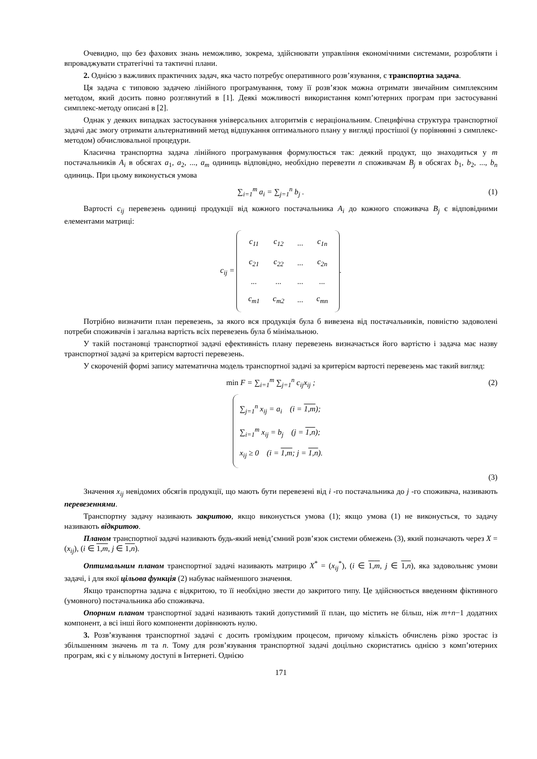Очевидно, що без фахових знань неможливо, зокрема, здійснювати управління економічними системами, розробляти і впроваджувати стратегічні та тактичні плани.
2. Однією з важливих практичних задач, яка часто потребує оперативного розв’язування, є транспортна задача.
Ця задача є типовою задачею лінійного програмування, тому її розв’язок можна отримати звичайним симплексним методом, який досить повно розглянутий в [1]. Деякі можливості використання комп’ютерних програм при застосуванні симплекс-методу описані в [2].
Однак у деяких випадках застосування універсальних алгоритмів є нераціональним. Специфічна структура транспортної задачі дає змогу отримати альтернативний метод відшукання оптимального плану у вигляді простішої (у порівнянні з симплекс-методом) обчислювальної процедури.
Класична транспортна задача лінійного програмування формулюється так: деякий продукт, що знаходиться у m постачальників A<sub>i</sub> в обсягах a<sub>1</sub>, a<sub>2</sub>, ..., a<sub>m</sub> одиниць відповідно, необхідно перевезти n споживачам B<sub>j</sub> в обсягах b<sub>1</sub>, b<sub>2</sub>, ..., b<sub>n</sub> одиниць. При цьому виконується умова
∑<sub>i=1</sub><sup>m</sup> a<sub>i</sub> = ∑<sub>j=1</sub><sup>n</sup> b<sub>j</sub> . (1)
Вартості c<sub>ij</sub> перевезень одиниці продукції від кожного постачальника A<sub>i</sub> до кожного споживача B<sub>j</sub> є відповідними елементами матриці:
c<sub>ij</sub> =
| c<sub>11</sub> | c<sub>12</sub> | ... | c<sub>1n</sub> |
| c<sub>21</sub> | c<sub>22</sub> | ... | c<sub>2n</sub> |
| ... | ... | ... | ... |
| c<sub>m1</sub> | c<sub>m2</sub> | ... | c<sub>mn</sub> |
.
Потрібно визначити план перевезень, за якого вся продукція була б вивезена від постачальників, повністю задоволені потреби споживачів і загальна вартість всіх перевезень була б мінімальною.
У такій постановці транспортної задачі ефективність плану перевезень визначається його вартістю і задача має назву транспортної задачі за критерієм вартості перевезень.
У скороченій формі запису математична модель транспортної задачі за критерієм вартості перевезень має такий вигляд:
min F = ∑<sub>i=1</sub><sup>m</sup> ∑<sub>j=1</sub><sup>n</sup> c<sub>ij</sub>x<sub>ij</sub> ; (2)
∑<sub>j=1</sub><sup>n</sup> x<sub>ij</sub> = a<sub>i</sub> (i = 1,m);
∑<sub>i=1</sub><sup>m</sup> x<sub>ij</sub> = b<sub>j</sub> (j = 1,n);
x<sub>ij</sub> ≥ 0 (i = 1,m; j = 1,n).
(3)
Значення x<sub>ij</sub> невідомих обсягів продукції, що мають бути перевезені від i -го постачальника до j -го споживача, називають перевезеннями.
Транспортну задачу називають закритою, якщо виконується умова (1); якщо умова (1) не виконується, то задачу називають відкритою.
Планом транспортної задачі називають будь-який невід’ємний розв’язок системи обмежень (3), який позначають через X = (x<sub>ij</sub>), (i ∈ 1,m, j ∈ 1,n).
Оптимальним планом транспортної задачі називають матрицю X<sup>*</sup> = (x<sub>ij</sub><sup>*</sup>), (i ∈ 1,m, j ∈ 1,n), яка задовольняє умови задачі, і для якої цільова функція (2) набуває найменшого значення.
Якщо транспортна задача є відкритою, то її необхідно звести до закритого типу. Це здійснюється введенням фіктивного (умовного) постачальника або споживача.
Опорним планом транспортної задачі називають такий допустимий її план, що містить не більш, ніж m+n−1 додатних компонент, а всі інші його компоненти дорівнюють нулю.
3. Розв’язування транспортної задачі є досить громіздким процесом, причому кількість обчислень різко зростає із збільшенням значень m та n. Тому для розв’язування транспортної задачі доцільно скористатись однією з комп’ютерних програм, які є у вільному доступі в Інтернеті. Однією
171